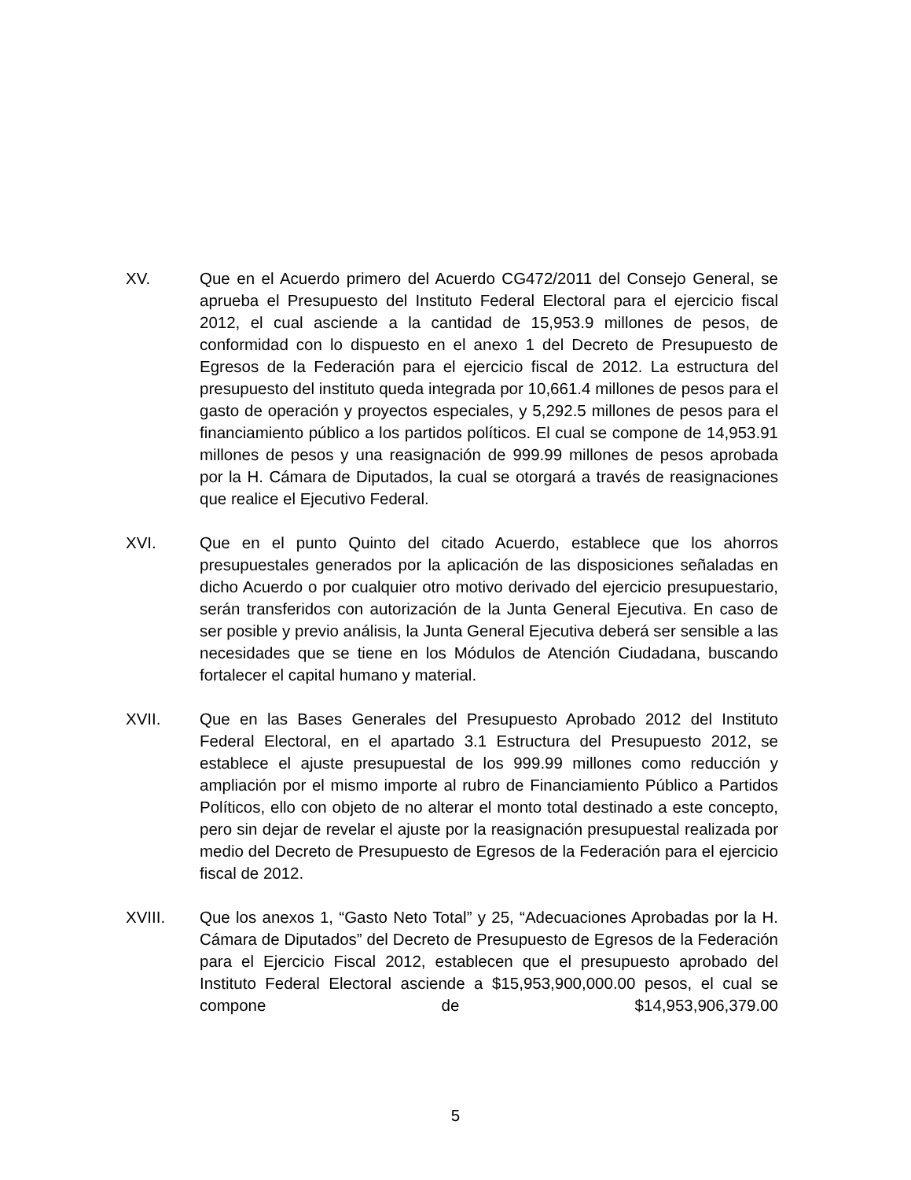XV. Que en el Acuerdo primero del Acuerdo CG472/2011 del Consejo General, se aprueba el Presupuesto del Instituto Federal Electoral para el ejercicio fiscal 2012, el cual asciende a la cantidad de 15,953.9 millones de pesos, de conformidad con lo dispuesto en el anexo 1 del Decreto de Presupuesto de Egresos de la Federación para el ejercicio fiscal de 2012. La estructura del presupuesto del instituto queda integrada por 10,661.4 millones de pesos para el gasto de operación y proyectos especiales, y 5,292.5 millones de pesos para el financiamiento público a los partidos políticos. El cual se compone de 14,953.91 millones de pesos y una reasignación de 999.99 millones de pesos aprobada por la H. Cámara de Diputados, la cual se otorgará a través de reasignaciones que realice el Ejecutivo Federal.
XVI. Que en el punto Quinto del citado Acuerdo, establece que los ahorros presupuestales generados por la aplicación de las disposiciones señaladas en dicho Acuerdo o por cualquier otro motivo derivado del ejercicio presupuestario, serán transferidos con autorización de la Junta General Ejecutiva. En caso de ser posible y previo análisis, la Junta General Ejecutiva deberá ser sensible a las necesidades que se tiene en los Módulos de Atención Ciudadana, buscando fortalecer el capital humano y material.
XVII. Que en las Bases Generales del Presupuesto Aprobado 2012 del Instituto Federal Electoral, en el apartado 3.1 Estructura del Presupuesto 2012, se establece el ajuste presupuestal de los 999.99 millones como reducción y ampliación por el mismo importe al rubro de Financiamiento Público a Partidos Políticos, ello con objeto de no alterar el monto total destinado a este concepto, pero sin dejar de revelar el ajuste por la reasignación presupuestal realizada por medio del Decreto de Presupuesto de Egresos de la Federación para el ejercicio fiscal de 2012.
XVIII. Que los anexos 1, “Gasto Neto Total” y 25, “Adecuaciones Aprobadas por la H. Cámara de Diputados” del Decreto de Presupuesto de Egresos de la Federación para el Ejercicio Fiscal 2012, establecen que el presupuesto aprobado del Instituto Federal Electoral asciende a $15,953,900,000.00 pesos, el cual se compone de $14,953,906,379.00
5